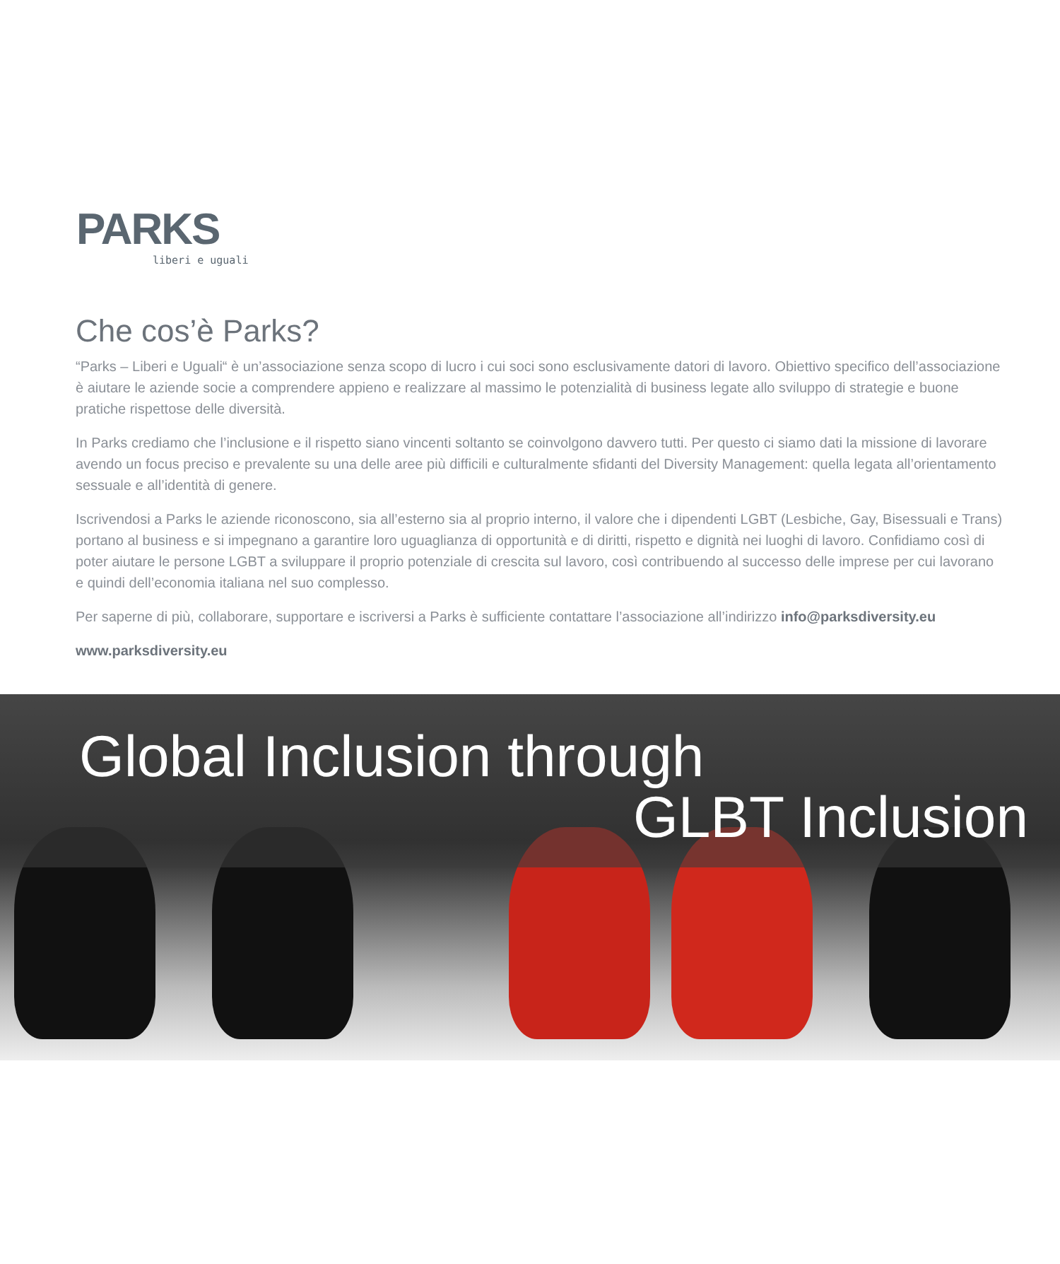PARKS
liberi e uguali
Che cos’è Parks?
“Parks – Liberi e Uguali“ è un’associazione senza scopo di lucro i cui soci sono esclusivamente datori di lavoro. Obiettivo specifico dell’associazione è aiutare le aziende socie a comprendere appieno e realizzare al massimo le potenzialità di business legate allo sviluppo di strategie e buone pratiche rispettose delle diversità.
In Parks crediamo che l’inclusione e il rispetto siano vincenti soltanto se coinvolgono davvero tutti. Per questo ci siamo dati la missione di lavorare avendo un focus preciso e prevalente su una delle aree più difficili e culturalmente sfidanti del Diversity Management: quella legata all’orientamento sessuale e all’identità di genere.
Iscrivendosi a Parks le aziende riconoscono, sia all’esterno sia al proprio interno, il valore che i dipendenti LGBT (Lesbiche, Gay, Bisessuali e Trans) portano al business e si impegnano a garantire loro uguaglianza di opportunità e di diritti, rispetto e dignità nei luoghi di lavoro. Confidiamo così di poter aiutare le persone LGBT a sviluppare il proprio potenziale di crescita sul lavoro, così contribuendo al successo delle imprese per cui lavorano e quindi dell’economia italiana nel suo complesso.
Per saperne di più, collaborare, supportare e iscriversi a Parks è sufficiente contattare l’associazione all’indirizzo info@parksdiversity.eu
www.parksdiversity.eu
Global Inclusion through
GLBT Inclusion